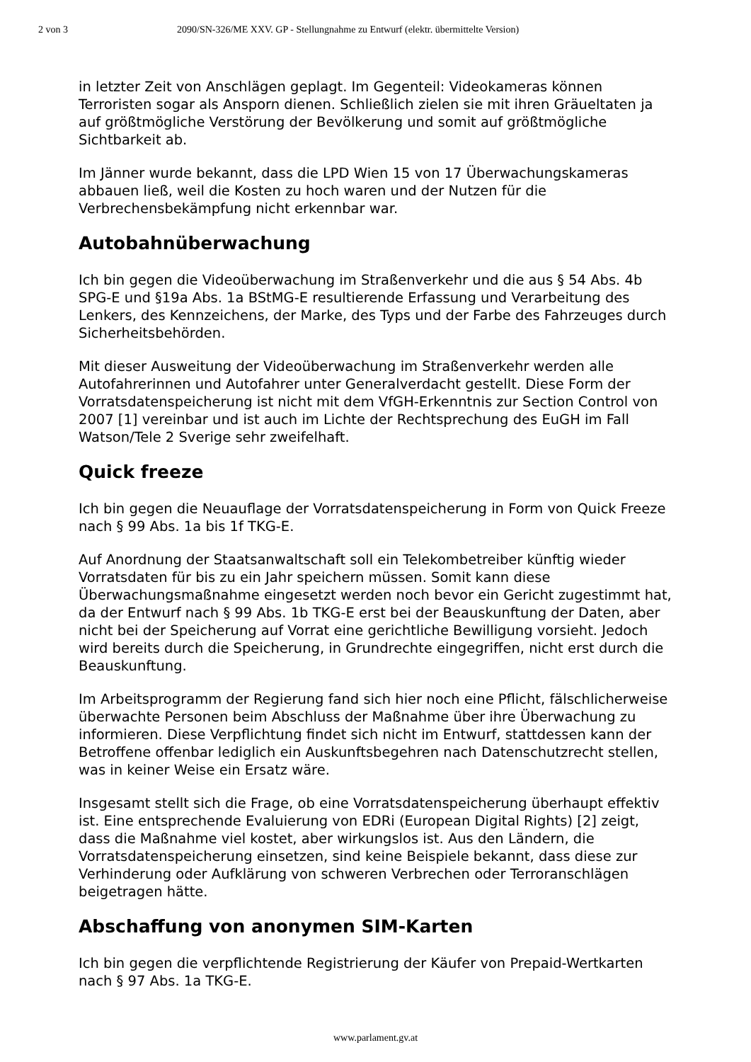2 von 3 2090/SN-326/ME XXV. GP - Stellungnahme zu Entwurf (elektr. übermittelte Version)
in letzter Zeit von Anschlägen geplagt. Im Gegenteil: Videokameras können Terroristen sogar als Ansporn dienen. Schließlich zielen sie mit ihren Gräueltaten ja auf größtmögliche Verstörung der Bevölkerung und somit auf größtmögliche Sichtbarkeit ab.
Im Jänner wurde bekannt, dass die LPD Wien 15 von 17 Überwachungskameras abbauen ließ, weil die Kosten zu hoch waren und der Nutzen für die Verbrechensbekämpfung nicht erkennbar war.
Autobahnüberwachung
Ich bin gegen die Videoüberwachung im Straßenverkehr und die aus § 54 Abs. 4b SPG-E und §19a Abs. 1a BStMG-E resultierende Erfassung und Verarbeitung des Lenkers, des Kennzeichens, der Marke, des Typs und der Farbe des Fahrzeuges durch Sicherheitsbehörden.
Mit dieser Ausweitung der Videoüberwachung im Straßenverkehr werden alle Autofahrerinnen und Autofahrer unter Generalverdacht gestellt. Diese Form der Vorratsdatenspeicherung ist nicht mit dem VfGH-Erkenntnis zur Section Control von 2007 [1] vereinbar und ist auch im Lichte der Rechtsprechung des EuGH im Fall Watson/Tele 2 Sverige sehr zweifelhaft.
Quick freeze
Ich bin gegen die Neuauflage der Vorratsdatenspeicherung in Form von Quick Freeze nach § 99 Abs. 1a bis 1f TKG-E.
Auf Anordnung der Staatsanwaltschaft soll ein Telekombetreiber künftig wieder Vorratsdaten für bis zu ein Jahr speichern müssen. Somit kann diese Überwachungsmaßnahme eingesetzt werden noch bevor ein Gericht zugestimmt hat, da der Entwurf nach § 99 Abs. 1b TKG-E erst bei der Beauskunftung der Daten, aber nicht bei der Speicherung auf Vorrat eine gerichtliche Bewilligung vorsieht. Jedoch wird bereits durch die Speicherung, in Grundrechte eingegriffen, nicht erst durch die Beauskunftung.
Im Arbeitsprogramm der Regierung fand sich hier noch eine Pflicht, fälschlicherweise überwachte Personen beim Abschluss der Maßnahme über ihre Überwachung zu informieren. Diese Verpflichtung findet sich nicht im Entwurf, stattdessen kann der Betroffene offenbar lediglich ein Auskunftsbegehren nach Datenschutzrecht stellen, was in keiner Weise ein Ersatz wäre.
Insgesamt stellt sich die Frage, ob eine Vorratsdatenspeicherung überhaupt effektiv ist. Eine entsprechende Evaluierung von EDRi (European Digital Rights) [2] zeigt, dass die Maßnahme viel kostet, aber wirkungslos ist. Aus den Ländern, die Vorratsdatenspeicherung einsetzen, sind keine Beispiele bekannt, dass diese zur Verhinderung oder Aufklärung von schweren Verbrechen oder Terroranschlägen beigetragen hätte.
Abschaffung von anonymen SIM-Karten
Ich bin gegen die verpflichtende Registrierung der Käufer von Prepaid-Wertkarten nach § 97 Abs. 1a TKG-E.
www.parlament.gv.at